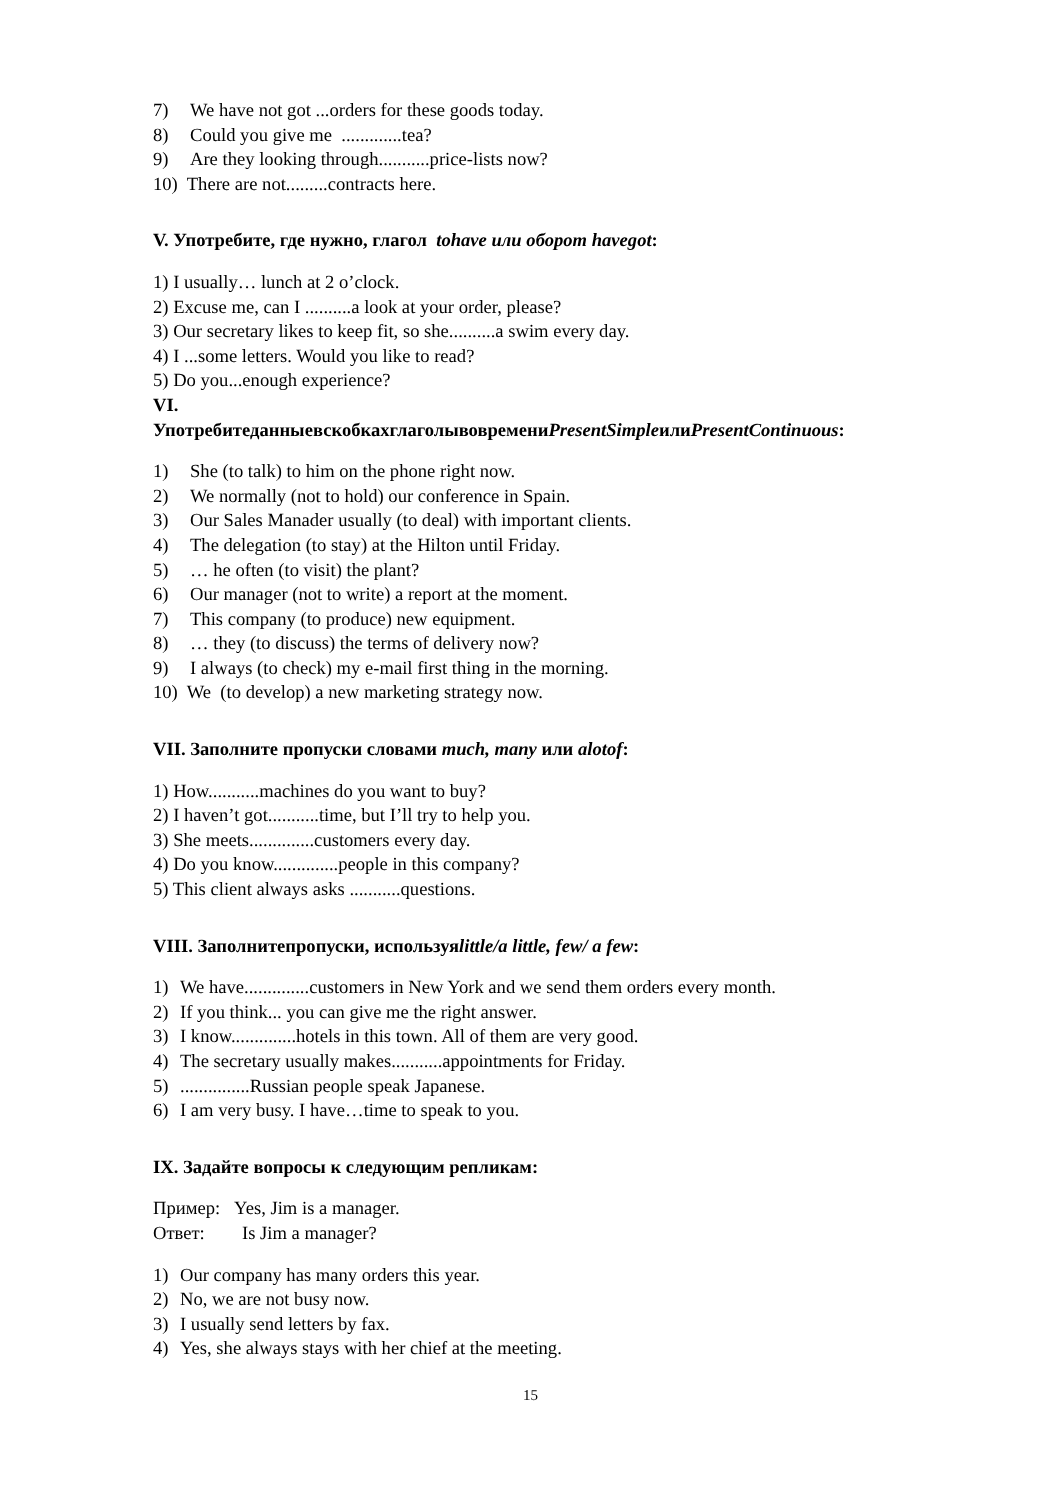7) We have not got ...orders for these goods today.
8) Could you give me .............tea?
9) Are they looking through...........price-lists now?
10) There are not.........contracts here.
V. Употребите, где нужно, глагол tohave или оборот havegot:
1) I usually… lunch at 2 o’clock.
2) Excuse me, can I ..........a look at your order, please?
3) Our secretary likes to keep fit, so she..........a swim every day.
4) I ...some letters. Would you like to read?
5) Do you...enough experience?
VI.
УпотребитеданныевскобкахглаголывовремениPresentSimpleилиPresentContinuous:
1) She (to talk) to him on the phone right now.
2) We normally (not to hold) our conference in Spain.
3) Our Sales Manader usually (to deal) with important clients.
4) The delegation (to stay) at the Hilton until Friday.
5) … he often (to visit) the plant?
6) Our manager (not to write) a report at the moment.
7) This company (to produce) new equipment.
8) … they (to discuss) the terms of delivery now?
9) I always (to check) my e-mail first thing in the morning.
10) We (to develop) a new marketing strategy now.
VII. Заполните пропуски словами much, many или alotof:
1) How...........machines do you want to buy?
2) I haven’t got...........time, but I’ll try to help you.
3) She meets..............customers every day.
4) Do you know..............people in this company?
5) This client always asks ...........questions.
VIII. Заполнитепропуски, используяlittle/a little, few/ a few:
1) We have..............customers in New York and we send them orders every month.
2) If you think... you can give me the right answer.
3) I know..............hotels in this town. All of them are very good.
4) The secretary usually makes...........appointments for Friday.
5)...............Russian people speak Japanese.
6) I am very busy. I have…time to speak to you.
IX. Задайте вопросы к следующим репликам:
Пример: Yes, Jim is a manager.
Ответ: Is Jim a manager?
1) Our company has many orders this year.
2) No, we are not busy now.
3) I usually send letters by fax.
4) Yes, she always stays with her chief at the meeting.
15